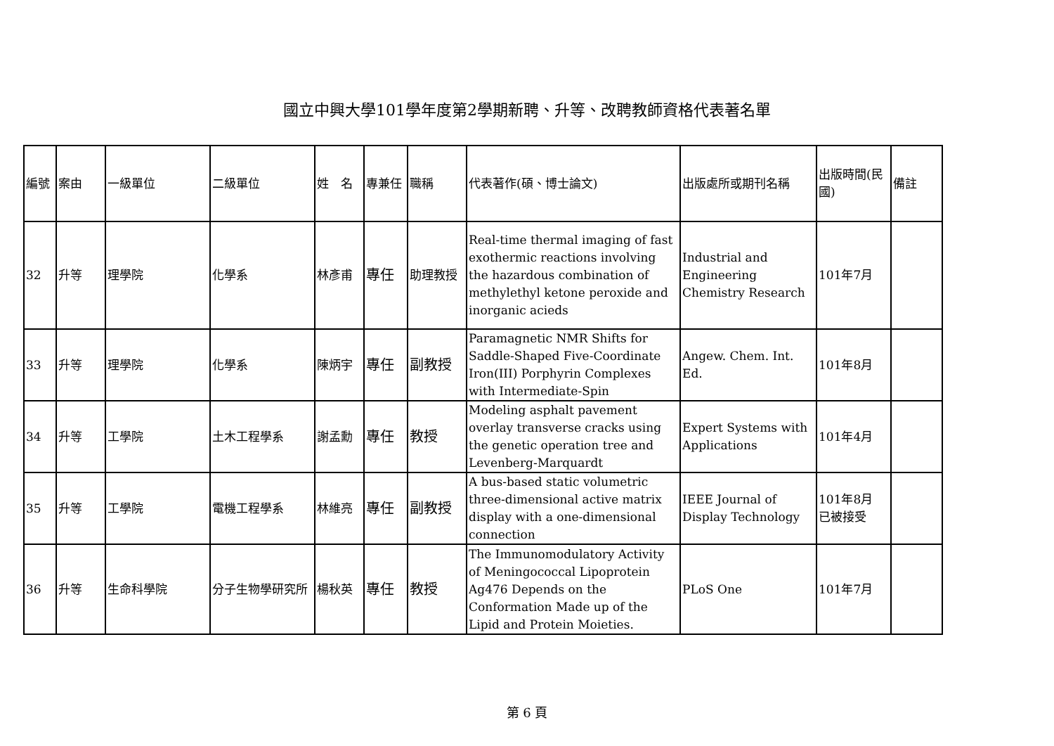國立中興大學101學年度第2學期新聘、升等、改聘教師資格代表著名單
| 編號 | 案由 | 一級單位 | 二級單位 | 姓 名 | 專兼任 | 職稱 | 代表著作(碩、博士論文) | 出版處所或期刊名稱 | 出版時間(民國) | 備註 |
| --- | --- | --- | --- | --- | --- | --- | --- | --- | --- | --- |
| 32 | 升等 | 理學院 | 化學系 | 林彥甫 | 專任 | 助理教授 | Real-time thermal imaging of fast exothermic reactions involving the hazardous combination of methylethyl ketone peroxide and inorganic acieds | Industrial and Engineering Chemistry Research | 101年7月 | |
| 33 | 升等 | 理學院 | 化學系 | 陳炳宇 | 專任 | 副教授 | Paramagnetic NMR Shifts for Saddle-Shaped Five-Coordinate Iron(III) Porphyrin Complexes with Intermediate-Spin | Angew. Chem. Int. Ed. | 101年8月 | |
| 34 | 升等 | 工學院 | 土木工程學系 | 謝孟勳 | 專任 | 教授 | Modeling asphalt pavement overlay transverse cracks using the genetic operation tree and Levenberg-Marquardt | Expert Systems with Applications | 101年4月 | |
| 35 | 升等 | 工學院 | 電機工程學系 | 林維亮 | 專任 | 副教授 | A bus-based static volumetric three-dimensional active matrix display with a one-dimensional connection | IEEE Journal of Display Technology | 101年8月 已被接受 | |
| 36 | 升等 | 生命科學院 | 分子生物學研究所 | 楊秋英 | 專任 | 教授 | The Immunomodulatory Activity of Meningococcal Lipoprotein Ag476 Depends on the Conformation Made up of the Lipid and Protein Moieties. | PLoS One | 101年7月 | |
第 6 頁